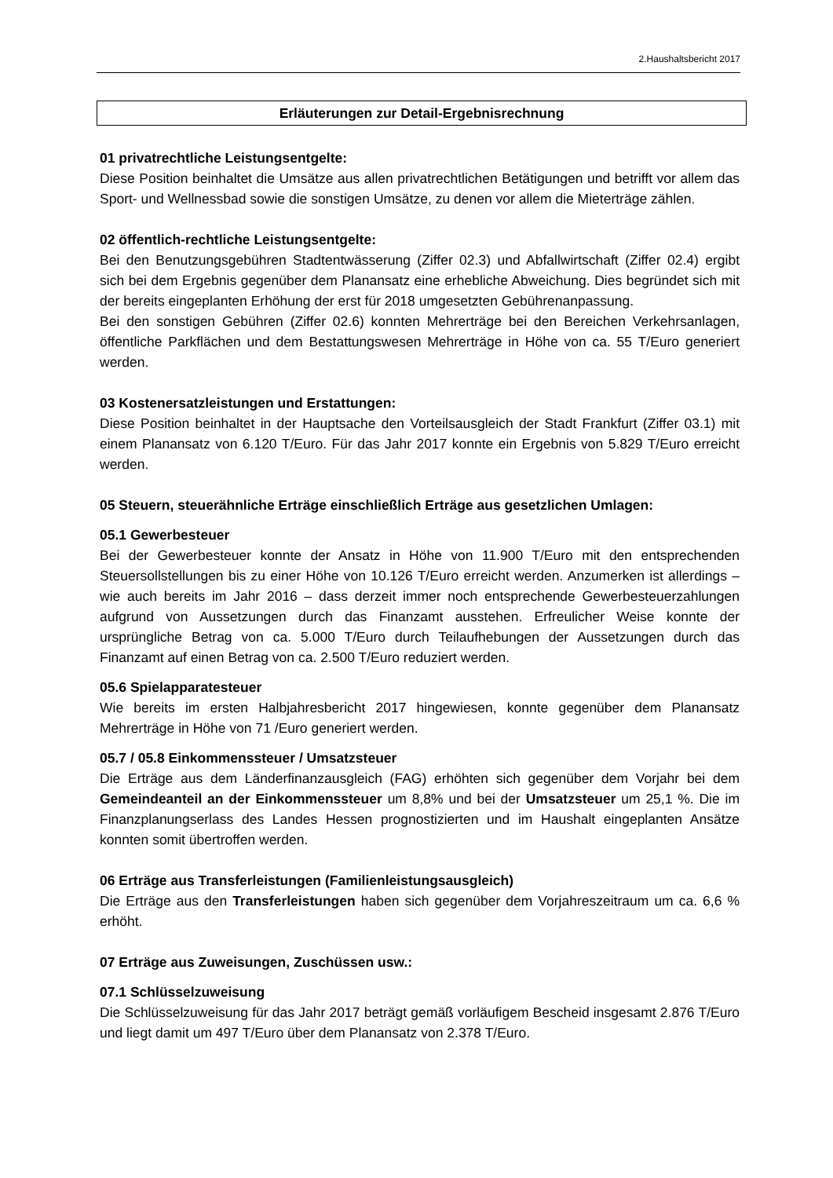2.Haushaltsbericht 2017
Erläuterungen zur Detail-Ergebnisrechnung
01 privatrechtliche Leistungsentgelte:
Diese Position beinhaltet die Umsätze aus allen privatrechtlichen Betätigungen und betrifft vor allem das Sport- und Wellnessbad sowie die sonstigen Umsätze, zu denen vor allem die Mieterträge zählen.
02 öffentlich-rechtliche Leistungsentgelte:
Bei den Benutzungsgebühren Stadtentwässerung (Ziffer 02.3) und Abfallwirtschaft (Ziffer 02.4) ergibt sich bei dem Ergebnis gegenüber dem Planansatz eine erhebliche Abweichung. Dies begründet sich mit der bereits eingeplanten Erhöhung der erst für 2018 umgesetzten Gebührenanpassung.
Bei den sonstigen Gebühren (Ziffer 02.6) konnten Mehrerträge bei den Bereichen Verkehrsanlagen, öffentliche Parkflächen und dem Bestattungswesen Mehrerträge in Höhe von ca. 55 T/Euro generiert werden.
03 Kostenersatzleistungen und Erstattungen:
Diese Position beinhaltet in der Hauptsache den Vorteilsausgleich der Stadt Frankfurt (Ziffer 03.1) mit einem Planansatz von 6.120 T/Euro. Für das Jahr 2017 konnte ein Ergebnis von 5.829 T/Euro erreicht werden.
05 Steuern, steuerähnliche Erträge einschließlich Erträge aus gesetzlichen Umlagen:
05.1 Gewerbesteuer
Bei der Gewerbesteuer konnte der Ansatz in Höhe von 11.900 T/Euro mit den entsprechenden Steuersollstellungen bis zu einer Höhe von 10.126 T/Euro erreicht werden. Anzumerken ist allerdings – wie auch bereits im Jahr 2016 – dass derzeit immer noch entsprechende Gewerbesteuerzahlungen aufgrund von Aussetzungen durch das Finanzamt ausstehen. Erfreulicher Weise konnte der ursprüngliche Betrag von ca. 5.000 T/Euro durch Teilaufhebungen der Aussetzungen durch das Finanzamt auf einen Betrag von ca. 2.500 T/Euro reduziert werden.
05.6 Spielapparatesteuer
Wie bereits im ersten Halbjahresbericht 2017 hingewiesen, konnte gegenüber dem Planansatz Mehrerträge in Höhe von 71 /Euro generiert werden.
05.7 / 05.8 Einkommenssteuer / Umsatzsteuer
Die Erträge aus dem Länderfinanzausgleich (FAG) erhöhten sich gegenüber dem Vorjahr bei dem Gemeindeanteil an der Einkommenssteuer um 8,8% und bei der Umsatzsteuer um 25,1 %. Die im Finanzplanungserlass des Landes Hessen prognostizierten und im Haushalt eingeplanten Ansätze konnten somit übertroffen werden.
06 Erträge aus Transferleistungen (Familienleistungsausgleich)
Die Erträge aus den Transferleistungen haben sich gegenüber dem Vorjahreszeitraum um ca. 6,6 % erhöht.
07 Erträge aus Zuweisungen, Zuschüssen usw.:
07.1 Schlüsselzuweisung
Die Schlüsselzuweisung für das Jahr 2017 beträgt gemäß vorläufigem Bescheid insgesamt 2.876 T/Euro und liegt damit um 497 T/Euro über dem Planansatz von 2.378 T/Euro.